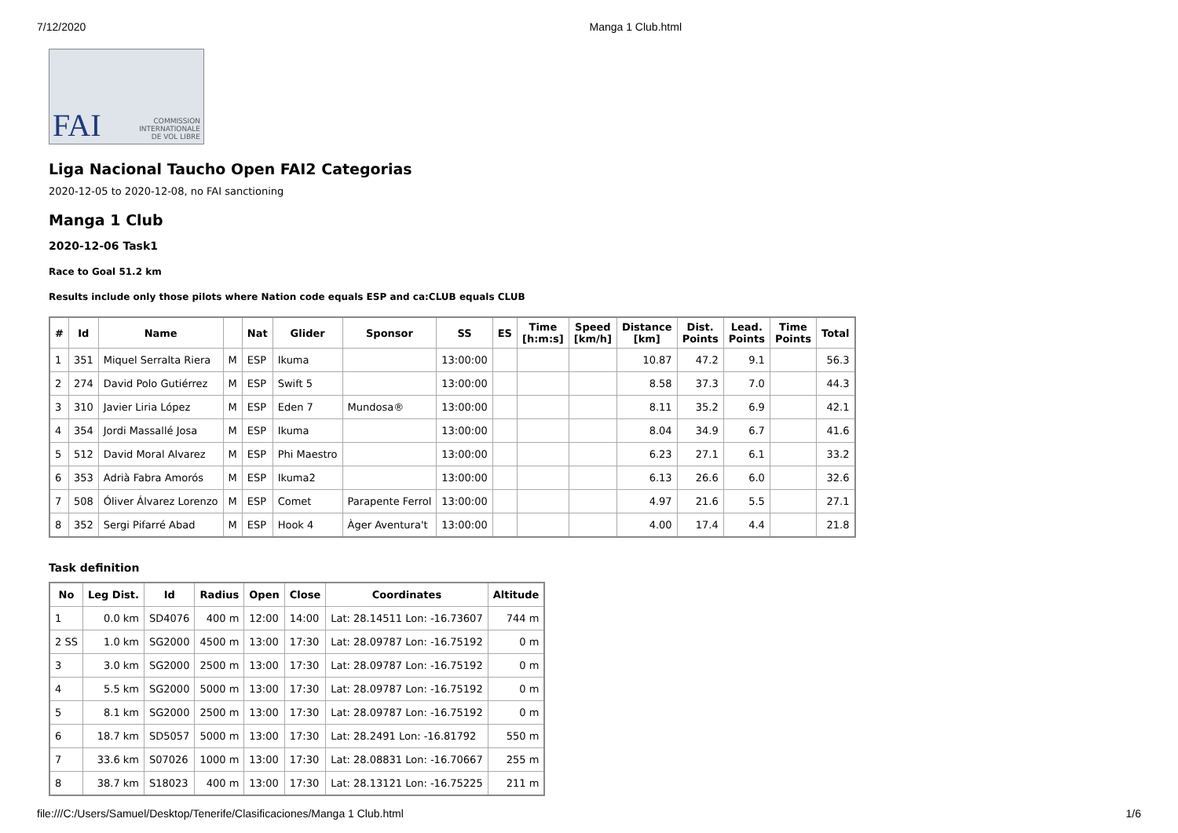7/12/2020 Manga 1 Club.html
FAI COMMISSION
INTERNATIONALE
DE VOL LIBRE
Liga Nacional Taucho Open FAI2 Categorias
2020-12-05 to 2020-12-08, no FAI sanctioning
Manga 1 Club
2020-12-06 Task1
Race to Goal 51.2 km
Results include only those pilots where Nation code equals ESP and ca:CLUB equals CLUB
| # | Id | Name | | Nat | Glider | Sponsor | SS | ES | Time [h:m:s] | Speed [km/h] | Distance [km] | Dist. Points | Lead. Points | Time Points | Total |
| --- | --- | --- | --- | --- | --- | --- | --- | --- | --- | --- | --- | --- | --- | --- | --- |
| 1 | 351 | Miquel Serralta Riera | M | ESP | Ikuma | | 13:00:00 | | | | 10.87 | 47.2 | 9.1 | | 56.3 |
| 2 | 274 | David Polo Gutiérrez | M | ESP | Swift 5 | | 13:00:00 | | | | 8.58 | 37.3 | 7.0 | | 44.3 |
| 3 | 310 | Javier Liria López | M | ESP | Eden 7 | Mundosa® | 13:00:00 | | | | 8.11 | 35.2 | 6.9 | | 42.1 |
| 4 | 354 | Jordi Massallé Josa | M | ESP | Ikuma | | 13:00:00 | | | | 8.04 | 34.9 | 6.7 | | 41.6 |
| 5 | 512 | David Moral Alvarez | M | ESP | Phi Maestro | | 13:00:00 | | | | 6.23 | 27.1 | 6.1 | | 33.2 |
| 6 | 353 | Adrià Fabra Amorós | M | ESP | Ikuma2 | | 13:00:00 | | | | 6.13 | 26.6 | 6.0 | | 32.6 |
| 7 | 508 | Óliver Álvarez Lorenzo | M | ESP | Comet | Parapente Ferrol | 13:00:00 | | | | 4.97 | 21.6 | 5.5 | | 27.1 |
| 8 | 352 | Sergi Pifarré Abad | M | ESP | Hook 4 | Àger Aventura't | 13:00:00 | | | | 4.00 | 17.4 | 4.4 | | 21.8 |
Task definition
| No | Leg Dist. | Id | Radius | Open | Close | Coordinates | Altitude |
| --- | --- | --- | --- | --- | --- | --- | --- |
| 1 | 0.0 km | SD4076 | 400 m | 12:00 | 14:00 | Lat: 28.14511 Lon: -16.73607 | 744 m |
| 2 SS | 1.0 km | SG2000 | 4500 m | 13:00 | 17:30 | Lat: 28.09787 Lon: -16.75192 | 0 m |
| 3 | 3.0 km | SG2000 | 2500 m | 13:00 | 17:30 | Lat: 28.09787 Lon: -16.75192 | 0 m |
| 4 | 5.5 km | SG2000 | 5000 m | 13:00 | 17:30 | Lat: 28.09787 Lon: -16.75192 | 0 m |
| 5 | 8.1 km | SG2000 | 2500 m | 13:00 | 17:30 | Lat: 28.09787 Lon: -16.75192 | 0 m |
| 6 | 18.7 km | SD5057 | 5000 m | 13:00 | 17:30 | Lat: 28.2491 Lon: -16.81792 | 550 m |
| 7 | 33.6 km | S07026 | 1000 m | 13:00 | 17:30 | Lat: 28.08831 Lon: -16.70667 | 255 m |
| 8 | 38.7 km | S18023 | 400 m | 13:00 | 17:30 | Lat: 28.13121 Lon: -16.75225 | 211 m |
file:///C:/Users/Samuel/Desktop/Tenerife/Clasificaciones/Manga 1 Club.html 1/6